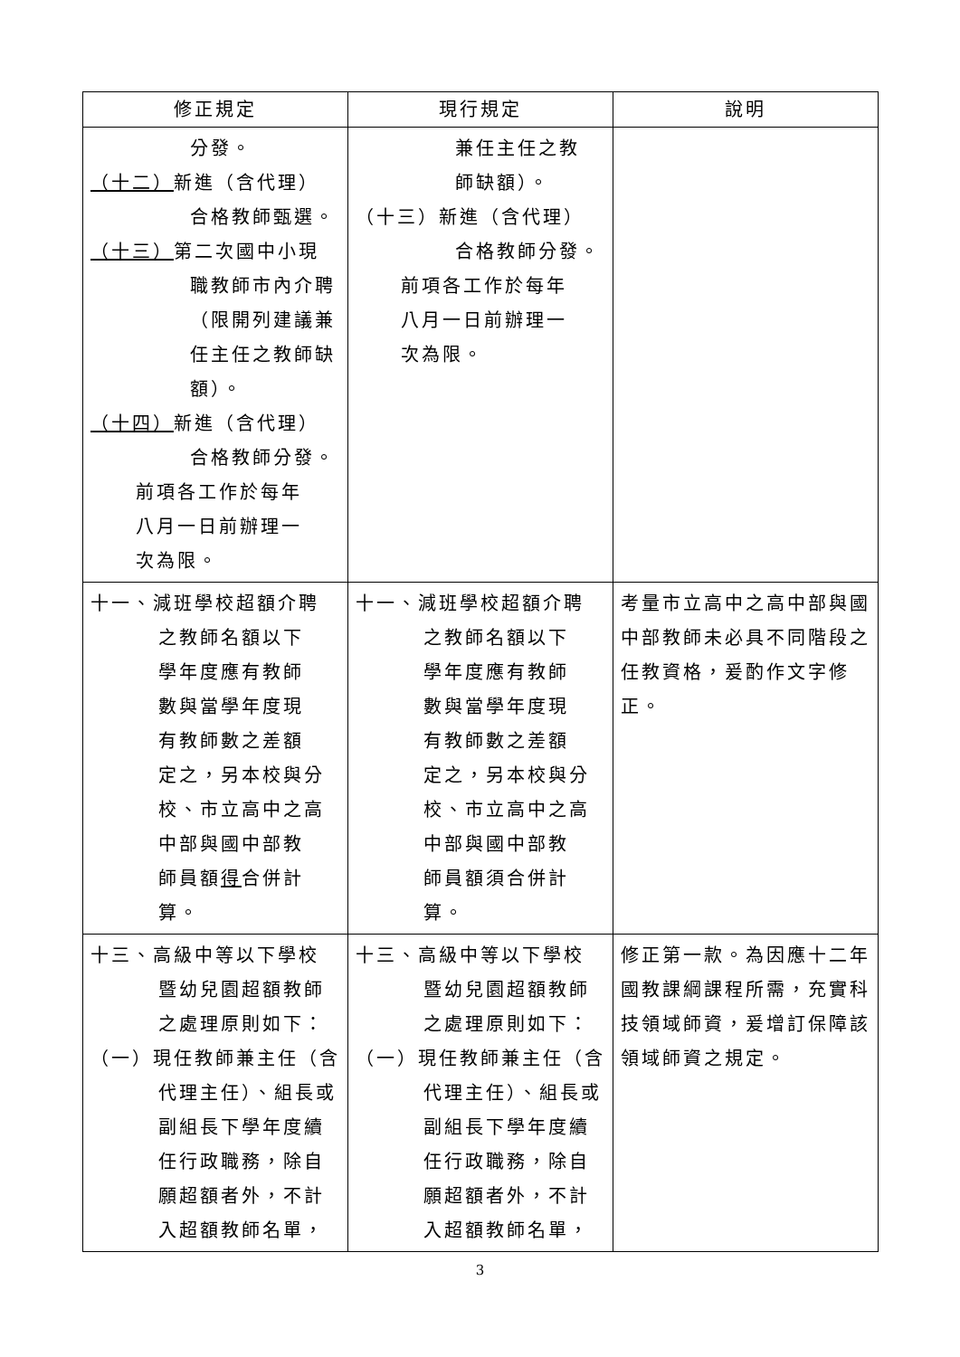| 修正規定 | 現行規定 | 說明 |
| --- | --- | --- |
| 分發。 （十二） 新進（含代理） 合格教師甄選。 （十三） 第二次國中小現 職教師市內介聘 （限開列建議兼 任主任之教師缺 額）。 （十四） 新進（含代理） 合格教師分發。 前項各工作於每年 八月一日前辦理一 次為限。 | 兼任主任之教 師缺額）。 （十三）新進（含代理） 合格教師分發。 前項各工作於每年 八月一日前辦理一 次為限。 | |
| 十一、減班學校超額介聘 之教師名額以下 學年度應有教師 數與當學年度現 有教師數之差額 定之，另本校與分 校、市立高中之高 中部與國中部教 師員額 得 合併計 算。 | 十一、減班學校超額介聘 之教師名額以下 學年度應有教師 數與當學年度現 有教師數之差額 定之，另本校與分 校、市立高中之高 中部與國中部教 師員額須合併計 算。 | 考量市立高中之高中部與國中部教師未必具不同階段之任教資格，爰酌作文字修正。 |
| 十三、高級中等以下學校 暨幼兒園超額教師 之處理原則如下： （一）現任教師兼主任（含 代理主任）、組長或 副組長下學年度續 任行政職務，除自 願超額者外，不計 入超額教師名單， | 十三、高級中等以下學校 暨幼兒園超額教師 之處理原則如下： （一）現任教師兼主任（含 代理主任）、組長或 副組長下學年度續 任行政職務，除自 願超額者外，不計 入超額教師名單， | 修正第一款。為因應十二年國教課綱課程所需，充實科技領域師資，爰增訂保障該領域師資之規定。 |
3